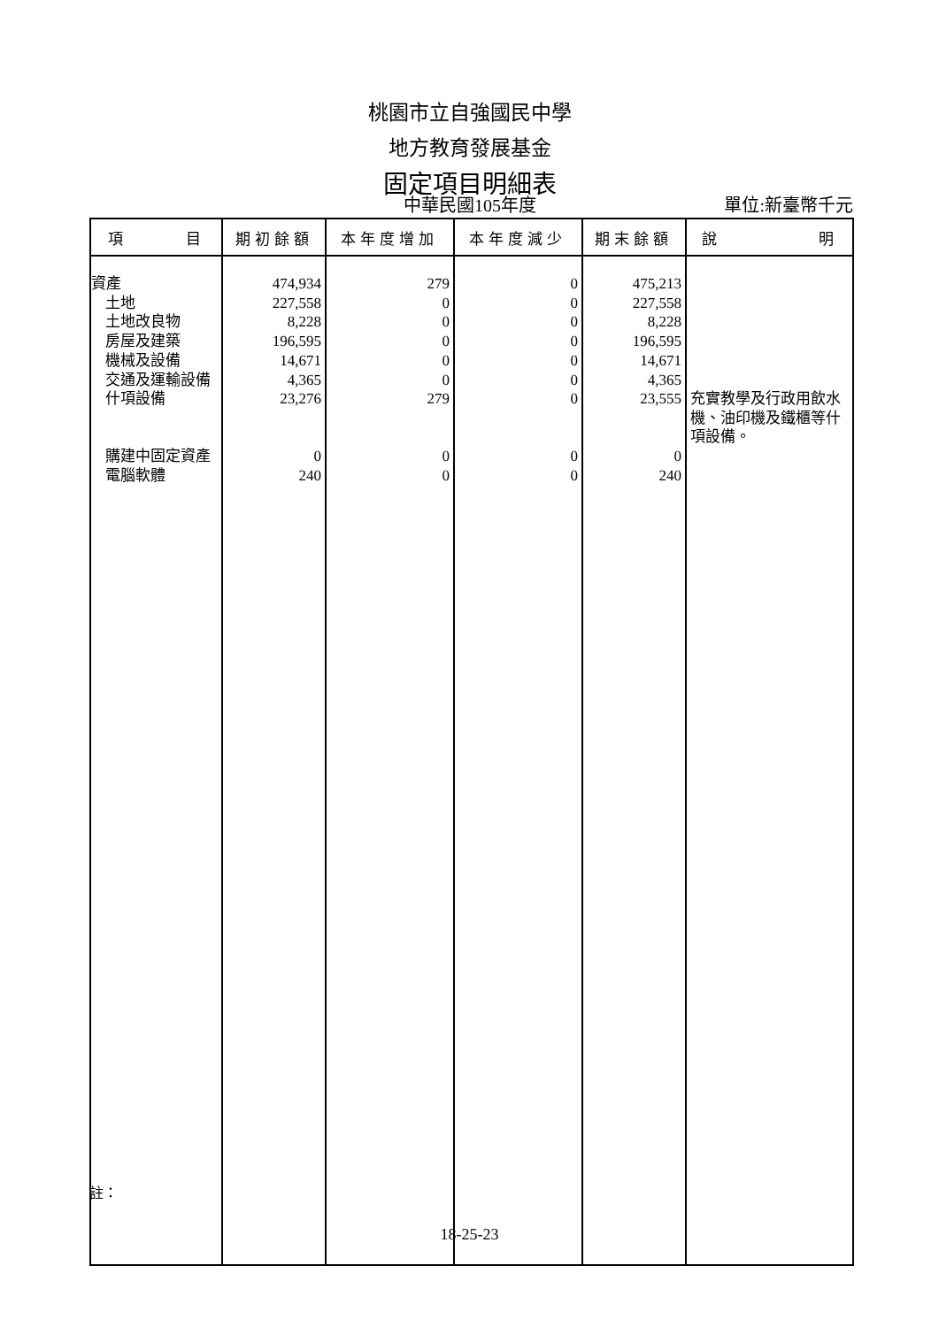桃園市立自強國民中學
地方教育發展基金
固定項目明細表
中華民國105年度 單位:新臺幣千元
| 項 目 | 期初餘額 | 本年度增加 | 本年度減少 | 期末餘額 | 說 明 |
| --- | --- | --- | --- | --- | --- |
| 資產 土地 土地改良物 房屋及建築 機械及設備 交通及運輸設備 什項設備 購建中固定資產 電腦軟體 | 474,934 227,558 8,228 196,595 14,671 4,365 23,276 0 240 | 279 0 0 0 0 0 279 0 0 | 0 0 0 0 0 0 0 0 0 | 475,213 227,558 8,228 196,595 14,671 4,365 23,555 0 240 | 充實教學及行政用飲水機、油印機及鐵櫃等什項設備。 |
註：
18-25-23